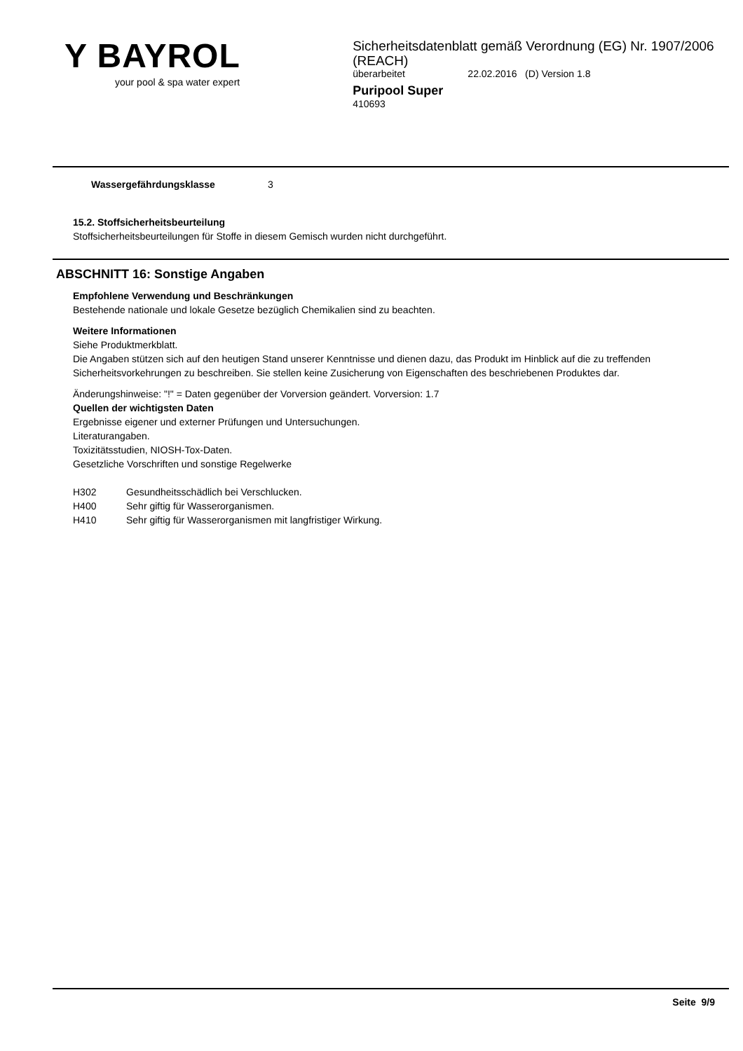Y BAYROL
your pool & spa water expert
Sicherheitsdatenblatt gemäß Verordnung (EG) Nr. 1907/2006 (REACH)
überarbeitet 22.02.2016 (D) Version 1.8
Puripool Super
410693
Wassergefährdungsklasse 3
15.2. Stoffsicherheitsbeurteilung
Stoffsicherheitsbeurteilungen für Stoffe in diesem Gemisch wurden nicht durchgeführt.
ABSCHNITT 16: Sonstige Angaben
Empfohlene Verwendung und Beschränkungen
Bestehende nationale und lokale Gesetze bezüglich Chemikalien sind zu beachten.
Weitere Informationen
Siehe Produktmerkblatt.
Die Angaben stützen sich auf den heutigen Stand unserer Kenntnisse und dienen dazu, das Produkt im Hinblick auf die zu treffenden Sicherheitsvorkehrungen zu beschreiben. Sie stellen keine Zusicherung von Eigenschaften des beschriebenen Produktes dar.
Änderungshinweise: "!" = Daten gegenüber der Vorversion geändert. Vorversion: 1.7
Quellen der wichtigsten Daten
Ergebnisse eigener und externer Prüfungen und Untersuchungen.
Literaturangaben.
Toxizitätsstudien, NIOSH-Tox-Daten.
Gesetzliche Vorschriften und sonstige Regelwerke
H302 Gesundheitsschädlich bei Verschlucken.
H400 Sehr giftig für Wasserorganismen.
H410 Sehr giftig für Wasserorganismen mit langfristiger Wirkung.
Seite 9/9